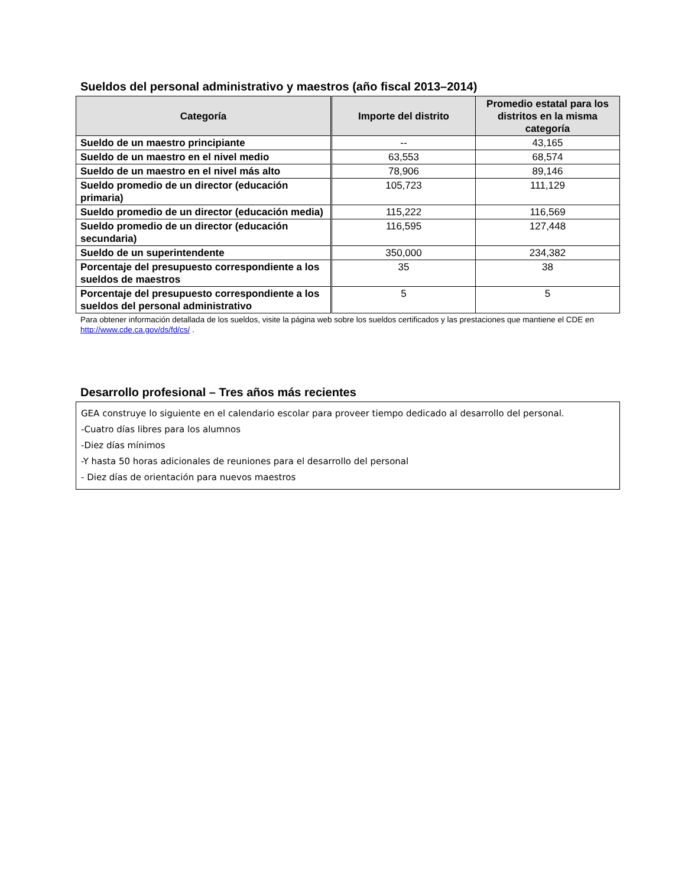Sueldos del personal administrativo y maestros (año fiscal 2013–2014)
| Categoría | Importe del distrito | Promedio estatal para los distritos en la misma categoría |
| --- | --- | --- |
| Sueldo de un maestro principiante | -- | 43,165 |
| Sueldo de un maestro en el nivel medio | 63,553 | 68,574 |
| Sueldo de un maestro en el nivel más alto | 78,906 | 89,146 |
| Sueldo promedio de un director (educación primaria) | 105,723 | 111,129 |
| Sueldo promedio de un director (educación media) | 115,222 | 116,569 |
| Sueldo promedio de un director (educación secundaria) | 116,595 | 127,448 |
| Sueldo de un superintendente | 350,000 | 234,382 |
| Porcentaje del presupuesto correspondiente a los sueldos de maestros | 35 | 38 |
| Porcentaje del presupuesto correspondiente a los sueldos del personal administrativo | 5 | 5 |
Para obtener información detallada de los sueldos, visite la página web sobre los sueldos certificados y las prestaciones que mantiene el CDE en http://www.cde.ca.gov/ds/fd/cs/ .
Desarrollo profesional – Tres años más recientes
GEA construye lo siguiente en el calendario escolar para proveer tiempo dedicado al desarrollo del personal.
-Cuatro días libres para los alumnos
-Diez días mínimos
-Y hasta 50 horas adicionales de reuniones para el desarrollo del personal
- Diez días de orientación para nuevos maestros